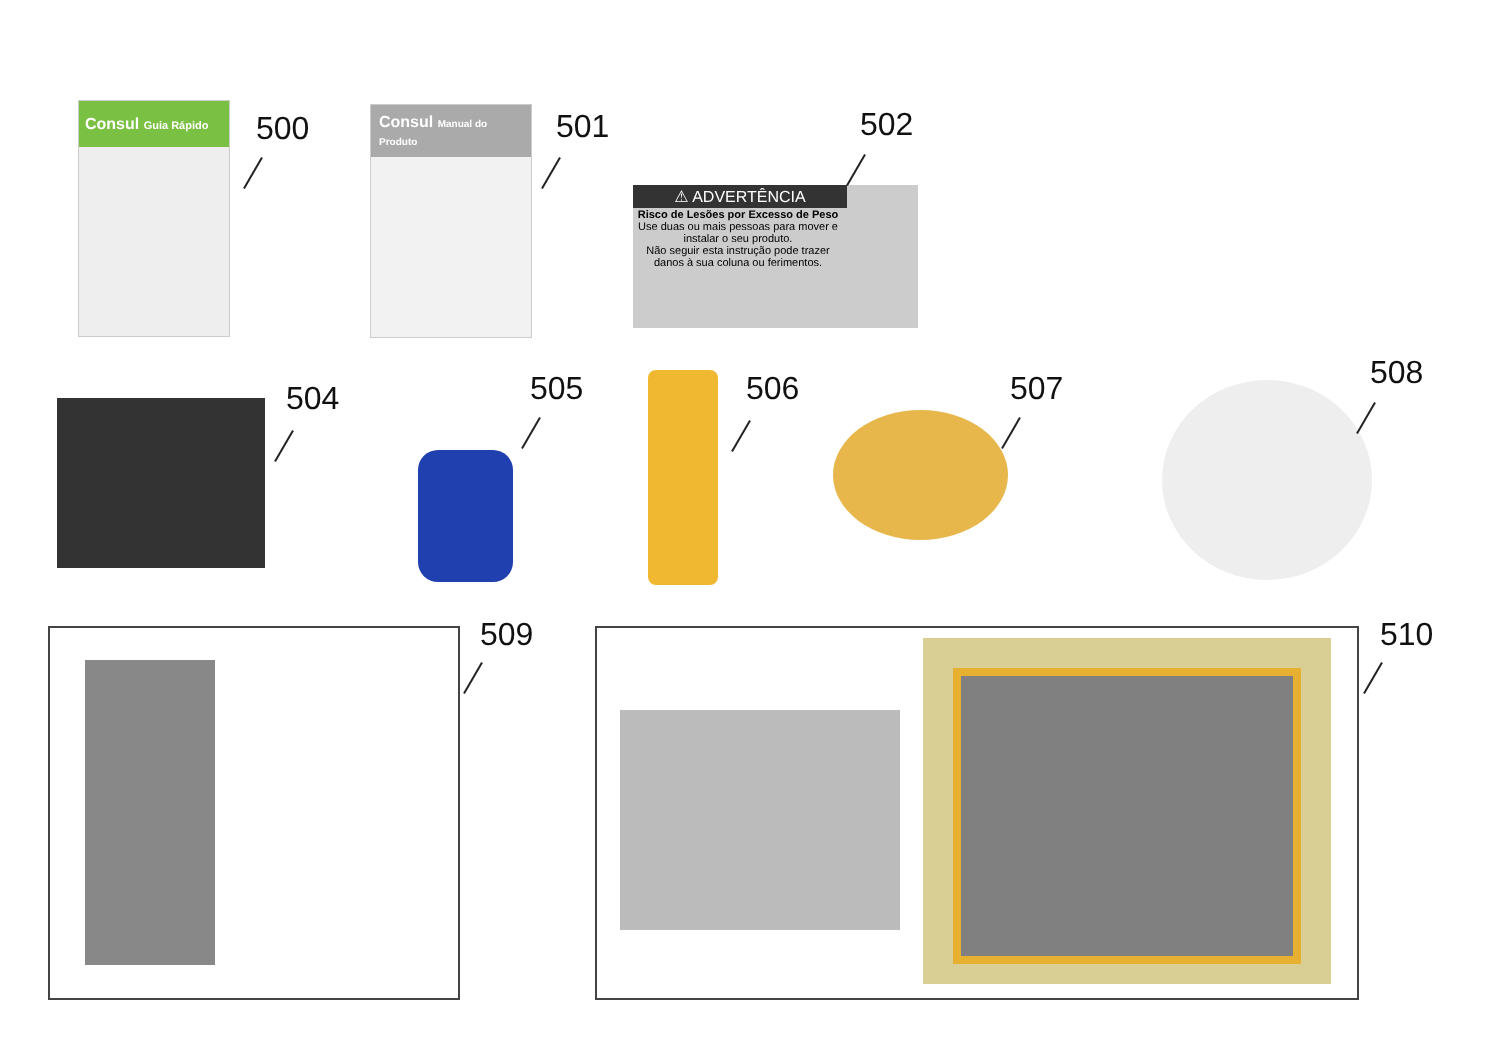Consul Guia Rápido
500
Consul Manual do Produto
501
⚠ ADVERTÊNCIA
Risco de Lesões por Excesso de Peso
Use duas ou mais pessoas para mover e instalar o seu produto.
Não seguir esta instrução pode trazer danos à sua coluna ou ferimentos.
502
504 505 506 507 508
509 510